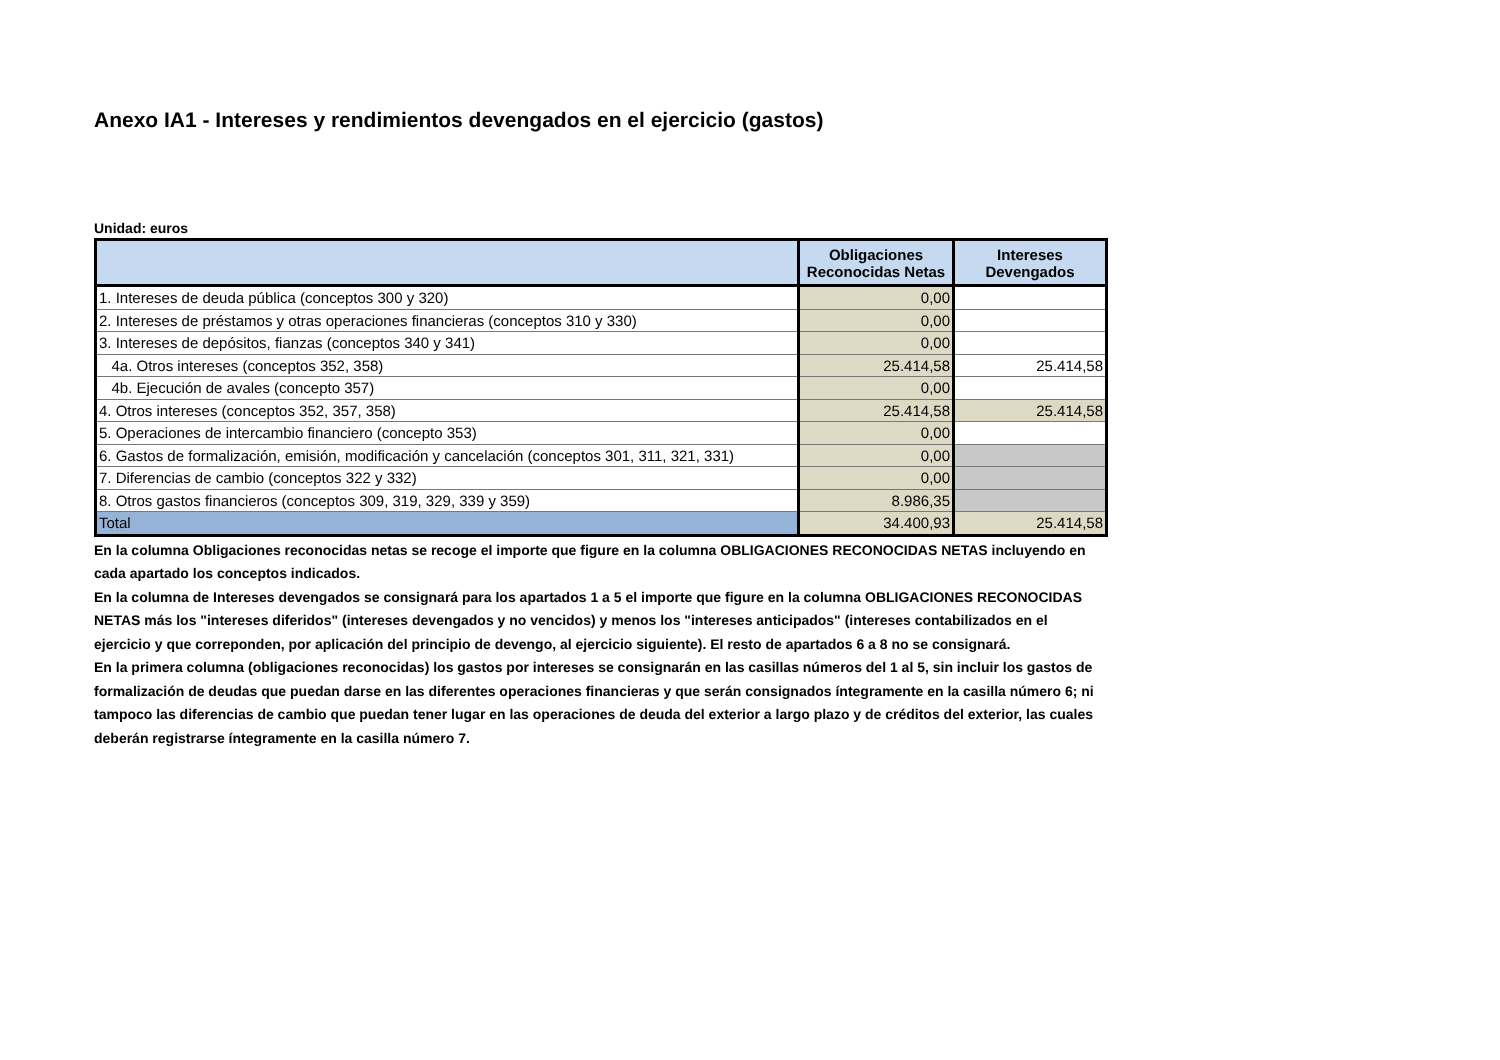Anexo IA1 - Intereses y rendimientos devengados en el ejercicio (gastos)
Unidad: euros
| | Obligaciones Reconocidas Netas | Intereses Devengados |
| --- | --- | --- |
| 1. Intereses de deuda pública (conceptos 300 y 320) | 0,00 | |
| 2. Intereses de préstamos y otras operaciones financieras (conceptos 310 y 330) | 0,00 | |
| 3. Intereses de depósitos, fianzas (conceptos 340 y 341) | 0,00 | |
| 4a. Otros intereses (conceptos 352, 358) | 25.414,58 | 25.414,58 |
| 4b. Ejecución de avales (concepto 357) | 0,00 | |
| 4. Otros intereses (conceptos 352, 357, 358) | 25.414,58 | 25.414,58 |
| 5. Operaciones de intercambio financiero (concepto 353) | 0,00 | |
| 6. Gastos de formalización, emisión, modificación y cancelación (conceptos 301, 311, 321, 331) | 0,00 | |
| 7. Diferencias de cambio (conceptos 322 y 332) | 0,00 | |
| 8. Otros gastos financieros (conceptos 309, 319, 329, 339 y 359) | 8.986,35 | |
| Total | 34.400,93 | 25.414,58 |
En la columna Obligaciones reconocidas netas se recoge el importe que figure en la columna OBLIGACIONES RECONOCIDAS NETAS incluyendo en cada apartado los conceptos indicados.
En la columna de Intereses devengados se consignará para los apartados 1 a 5 el importe que figure en la columna OBLIGACIONES RECONOCIDAS NETAS más los "intereses diferidos" (intereses devengados y no vencidos) y menos los "intereses anticipados" (intereses contabilizados en el ejercicio y que correponden, por aplicación del principio de devengo, al ejercicio siguiente). El resto de apartados 6 a 8 no se consignará.
En la primera columna (obligaciones reconocidas) los gastos por intereses se consignarán en las casillas números del 1 al 5, sin incluir los gastos de formalización de deudas que puedan darse en las diferentes operaciones financieras y que serán consignados íntegramente en la casilla número 6; ni tampoco las diferencias de cambio que puedan tener lugar en las operaciones de deuda del exterior a largo plazo y de créditos del exterior, las cuales deberán registrarse íntegramente en la casilla número 7.